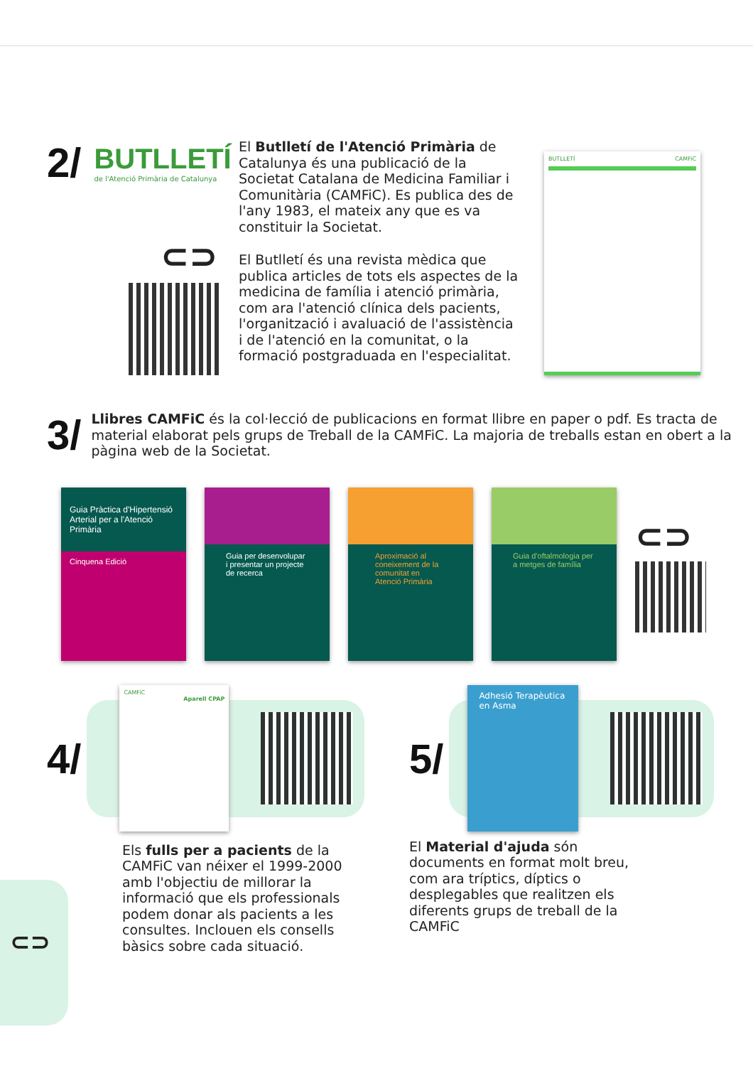2/
BUTLLETÍ
de l'Atenció Primària de Catalunya
⊂⊃
El Butlletí de l'Atenció Primària de Catalunya és una publicació de la Societat Catalana de Medicina Familiar i Comunitària (CAMFiC). Es publica des de l'any 1983, el mateix any que es va constituir la Societat.
El Butlletí és una revista mèdica que publica articles de tots els aspectes de la medicina de família i atenció primària, com ara l'atenció clínica dels pacients, l'organització i avaluació de l'assistència i de l'atenció en la comunitat, o la formació postgraduada en l'especialitat.
BUTLLETÍ CAMFiC
3/
Llibres CAMFiC és la col·lecció de publicacions en format llibre en paper o pdf. Es tracta de material elaborat pels grups de Treball de la CAMFiC. La majoria de treballs estan en obert a la pàgina web de la Societat.
Guia Pràctica d'Hipertensió Arterial per a l'Atenció Primària
Cinquena Edició
Guia per desenvolupar i presentar un projecte de recerca
Aproximació al coneixement de la comunitat en Atenció Primària
Guia d'oftalmologia per a metges de família
⊂⊃
4/
CAMFiC
Aparell CPAP
Els fulls per a pacients de la CAMFiC van néixer el 1999-2000 amb l'objectiu de millorar la informació que els professionals podem donar als pacients a les consultes. Inclouen els consells bàsics sobre cada situació.
5/
Adhesió Terapèutica en Asma
El Material d'ajuda són documents en format molt breu, com ara tríptics, díptics o desplegables que realitzen els diferents grups de treball de la CAMFiC
⊂⊃